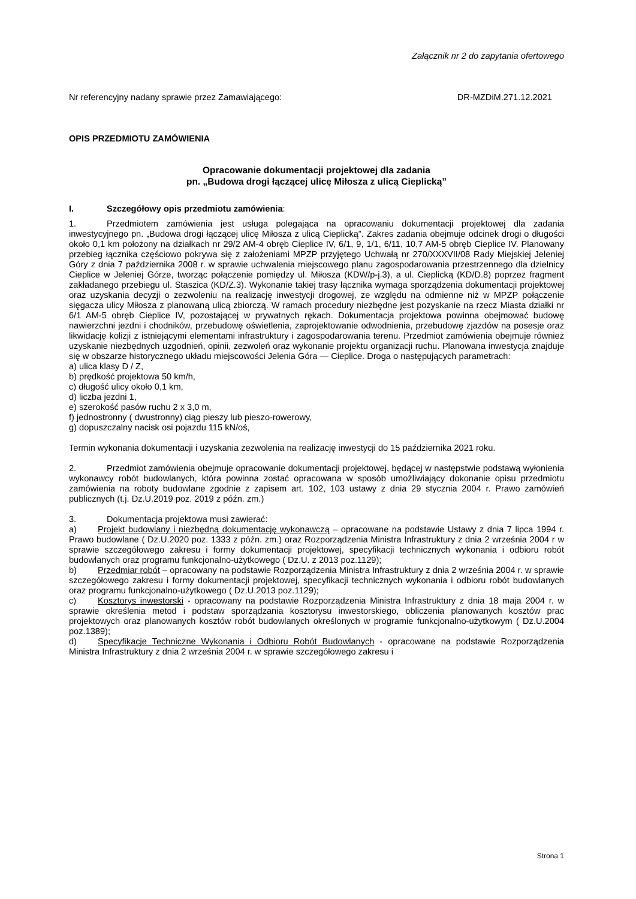Załącznik nr 2 do zapytania ofertowego
Nr referencyjny nadany sprawie przez Zamawiającego: DR-MZDiM.271.12.2021
OPIS PRZEDMIOTU ZAMÓWIENIA
Opracowanie dokumentacji projektowej dla zadania
pn. „Budowa drogi łączącej ulicę Miłosza z ulicą Cieplicką”
I. Szczegółowy opis przedmiotu zamówienia:
1. Przedmiotem zamówienia jest usługa polegająca na opracowaniu dokumentacji projektowej dla zadania inwestycyjnego pn. „Budowa drogi łączącej ulicę Miłosza z ulicą Cieplicką”. Zakres zadania obejmuje odcinek drogi o długości około 0,1 km położony na działkach nr 29/2 AM-4 obręb Cieplice IV, 6/1, 9, 1/1, 6/11, 10,7 AM-5 obręb Cieplice IV. Planowany przebieg łącznika częściowo pokrywa się z założeniami MPZP przyjętego Uchwałą nr 270/XXXVII/08 Rady Miejskiej Jeleniej Góry z dnia 7 października 2008 r. w sprawie uchwalenia miejscowego planu zagospodarowania przestrzennego dla dzielnicy Cieplice w Jeleniej Górze, tworząc połączenie pomiędzy ul. Miłosza (KDW/p-j.3), a ul. Cieplicką (KD/D.8) poprzez fragment zakładanego przebiegu ul. Staszica (KD/Z.3). Wykonanie takiej trasy łącznika wymaga sporządzenia dokumentacji projektowej oraz uzyskania decyzji o zezwoleniu na realizację inwestycji drogowej, ze względu na odmienne niż w MPZP połączenie sięgacza ulicy Miłosza z planowaną ulicą zbiorczą. W ramach procedury niezbędne jest pozyskanie na rzecz Miasta działki nr 6/1 AM-5 obręb Cieplice IV, pozostającej w prywatnych rękach. Dokumentacja projektowa powinna obejmować budowę nawierzchni jezdni i chodników, przebudowę oświetlenia, zaprojektowanie odwodnienia, przebudowę zjazdów na posesje oraz likwidację kolizji z istniejącymi elementami infrastruktury i zagospodarowania terenu. Przedmiot zamówienia obejmuje również uzyskanie niezbędnych uzgodnień, opinii, zezwoleń oraz wykonanie projektu organizacji ruchu. Planowana inwestycja znajduje się w obszarze historycznego układu miejscowości Jelenia Góra — Cieplice. Droga o następujących parametrach:
a) ulica klasy D / Z,
b) prędkość projektowa 50 km/h,
c) długość ulicy około 0,1 km,
d) liczba jezdni 1,
e) szerokość pasów ruchu 2 x 3,0 m,
f) jednostronny ( dwustronny) ciąg pieszy lub pieszo-rowerowy,
g) dopuszczalny nacisk osi pojazdu 115 kN/oś,
Termin wykonania dokumentacji i uzyskania zezwolenia na realizację inwestycji do 15 października 2021 roku.
2. Przedmiot zamówienia obejmuje opracowanie dokumentacji projektowej, będącej w następstwie podstawą wyłonienia wykonawcy robót budowlanych, która powinna zostać opracowana w sposób umożliwiający dokonanie opisu przedmiotu zamówienia na roboty budowlane zgodnie z zapisem art. 102, 103 ustawy z dnia 29 stycznia 2004 r. Prawo zamówień publicznych (t.j. Dz.U.2019 poz. 2019 z późn. zm.)
3. Dokumentacja projektowa musi zawierać:
a) Projekt budowlany i niezbędną dokumentację wykonawczą – opracowane na podstawie Ustawy z dnia 7 lipca 1994 r. Prawo budowlane ( Dz.U.2020 poz. 1333 z późn. zm.) oraz Rozporządzenia Ministra Infrastruktury z dnia 2 września 2004 r w sprawie szczegółowego zakresu i formy dokumentacji projektowej, specyfikacji technicznych wykonania i odbioru robót budowlanych oraz programu funkcjonalno-użytkowego ( Dz.U. z 2013 poz.1129);
b) Przedmiar robót – opracowany na podstawie Rozporządzenia Ministra Infrastruktury z dnia 2 września 2004 r. w sprawie szczegółowego zakresu i formy dokumentacji projektowej, specyfikacji technicznych wykonania i odbioru robót budowlanych oraz programu funkcjonalno-użytkowego ( Dz.U.2013 poz.1129);
c) Kosztorys inwestorski - opracowany na podstawie Rozporządzenia Ministra Infrastruktury z dnia 18 maja 2004 r. w sprawie określenia metod i podstaw sporządzania kosztorysu inwestorskiego, obliczenia planowanych kosztów prac projektowych oraz planowanych kosztów robót budowlanych określonych w programie funkcjonalno-użytkowym ( Dz.U.2004 poz.1389);
d) Specyfikacje Techniczne Wykonania i Odbioru Robót Budowlanych - opracowane na podstawie Rozporządzenia Ministra Infrastruktury z dnia 2 września 2004 r. w sprawie szczegółowego zakresu i
Strona 1